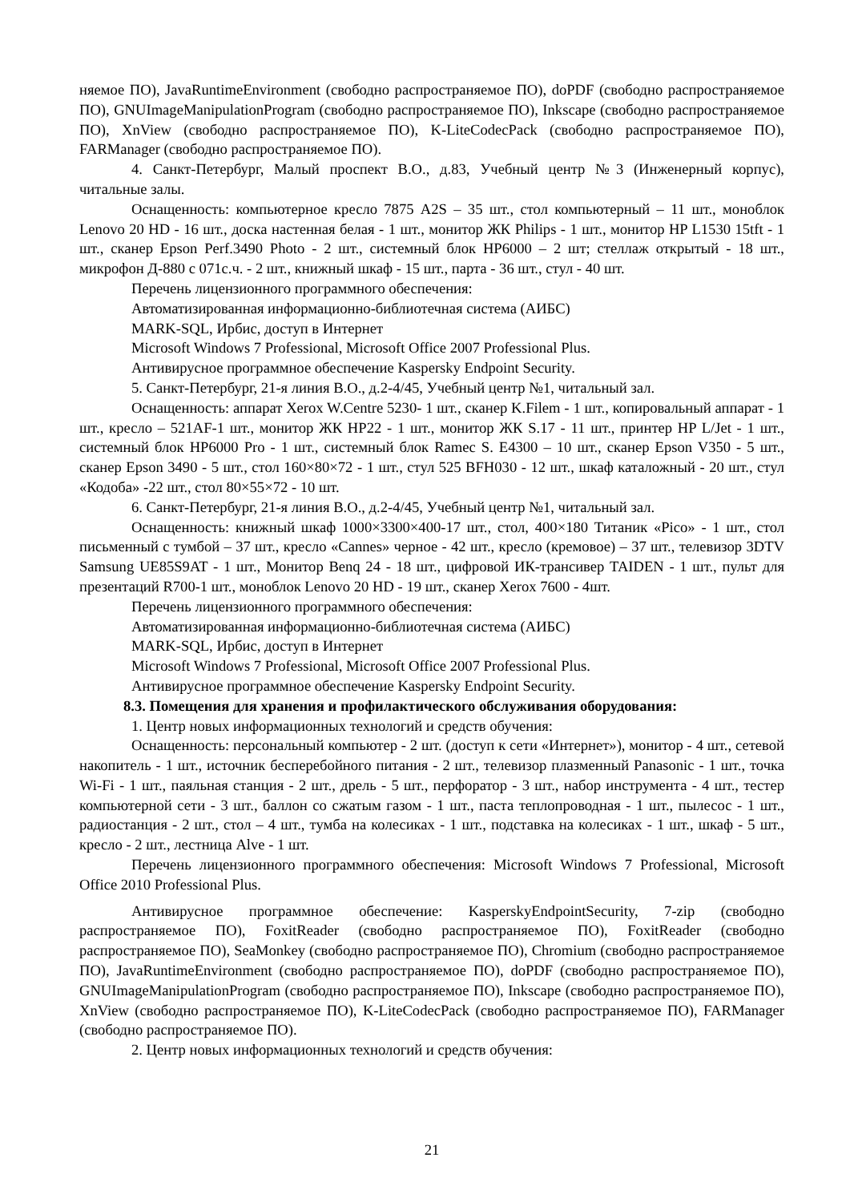няемое ПО), JavaRuntimeEnvironment (свободно распространяемое ПО), doPDF (свободно распространяемое ПО), GNUImageManipulationProgram (свободно распространяемое ПО), Inkscape (свободно распространяемое ПО), XnView (свободно распространяемое ПО), K-LiteCodecPack (свободно распространяемое ПО), FARManager (свободно распространяемое ПО).
4. Санкт-Петербург, Малый проспект В.О., д.83, Учебный центр №3 (Инженерный корпус), читальные залы.
Оснащенность: компьютерное кресло 7875 A2S – 35 шт., стол компьютерный – 11 шт., моноблок Lenovo 20 HD - 16 шт., доска настенная белая - 1 шт., монитор ЖК Philips - 1 шт., монитор HP L1530 15tft - 1 шт., сканер Epson Perf.3490 Photo - 2 шт., системный блок HP6000 – 2 шт; стеллаж открытый - 18 шт., микрофон Д-880 с 071с.ч. - 2 шт., книжный шкаф - 15 шт., парта - 36 шт., стул - 40 шт.
Перечень лицензионного программного обеспечения:
Автоматизированная информационно-библиотечная система (АИБС)
MARK-SQL, Ирбис, доступ в Интернет
Microsoft Windows 7 Professional, Microsoft Office 2007 Professional Plus.
Антивирусное программное обеспечение Kaspersky Endpoint Security.
5. Санкт-Петербург, 21-я линия В.О., д.2-4/45, Учебный центр №1, читальный зал.
Оснащенность: аппарат Xerox W.Centre 5230- 1 шт., сканер K.Filem - 1 шт., копировальный аппарат - 1 шт., кресло – 521AF-1 шт., монитор ЖК HP22 - 1 шт., монитор ЖК S.17 - 11 шт., принтер HP L/Jet - 1 шт., системный блок HP6000 Pro - 1 шт., системный блок Ramec S. E4300 – 10 шт., сканер Epson V350 - 5 шт., сканер Epson 3490 - 5 шт., стол 160×80×72 - 1 шт., стул 525 BFH030 - 12 шт., шкаф каталожный - 20 шт., стул «Кодоба» -22 шт., стол 80×55×72 - 10 шт.
6. Санкт-Петербург, 21-я линия В.О., д.2-4/45, Учебный центр №1, читальный зал.
Оснащенность: книжный шкаф 1000×3300×400-17 шт., стол, 400×180 Титаник «Pico» - 1 шт., стол письменный с тумбой – 37 шт., кресло «Cannes» черное - 42 шт., кресло (кремовое) – 37 шт., телевизор 3DTV Samsung UE85S9AT - 1 шт., Монитор Benq 24 - 18 шт., цифровой ИК-трансивер TAIDEN - 1 шт., пульт для презентаций R700-1 шт., моноблок Lenovo 20 HD - 19 шт., сканер Xerox 7600 - 4шт.
Перечень лицензионного программного обеспечения:
Автоматизированная информационно-библиотечная система (АИБС)
MARK-SQL, Ирбис, доступ в Интернет
Microsoft Windows 7 Professional, Microsoft Office 2007 Professional Plus.
Антивирусное программное обеспечение Kaspersky Endpoint Security.
8.3. Помещения для хранения и профилактического обслуживания оборудования:
1. Центр новых информационных технологий и средств обучения:
Оснащенность: персональный компьютер - 2 шт. (доступ к сети «Интернет»), монитор - 4 шт., сетевой накопитель - 1 шт., источник бесперебойного питания - 2 шт., телевизор плазменный Panasonic - 1 шт., точка Wi-Fi - 1 шт., паяльная станция - 2 шт., дрель - 5 шт., перфоратор - 3 шт., набор инструмента - 4 шт., тестер компьютерной сети - 3 шт., баллон со сжатым газом - 1 шт., паста теплопроводная - 1 шт., пылесос - 1 шт., радиостанция - 2 шт., стол – 4 шт., тумба на колесиках - 1 шт., подставка на колесиках - 1 шт., шкаф - 5 шт., кресло - 2 шт., лестница Alve - 1 шт.
Перечень лицензионного программного обеспечения: Microsoft Windows 7 Professional, Microsoft Office 2010 Professional Plus.
Антивирусное программное обеспечение: KasperskyEndpointSecurity, 7-zip (свободно распространяемое ПО), FoxitReader (свободно распространяемое ПО), FoxitReader (свободно распространяемое ПО), SeaMonkey (свободно распространяемое ПО), Chromium (свободно распространяемое ПО), JavaRuntimeEnvironment (свободно распространяемое ПО), doPDF (свободно распространяемое ПО), GNUImageManipulationProgram (свободно распространяемое ПО), Inkscape (свободно распространяемое ПО), XnView (свободно распространяемое ПО), K-LiteCodecPack (свободно распространяемое ПО), FARManager (свободно распространяемое ПО).
2. Центр новых информационных технологий и средств обучения:
21